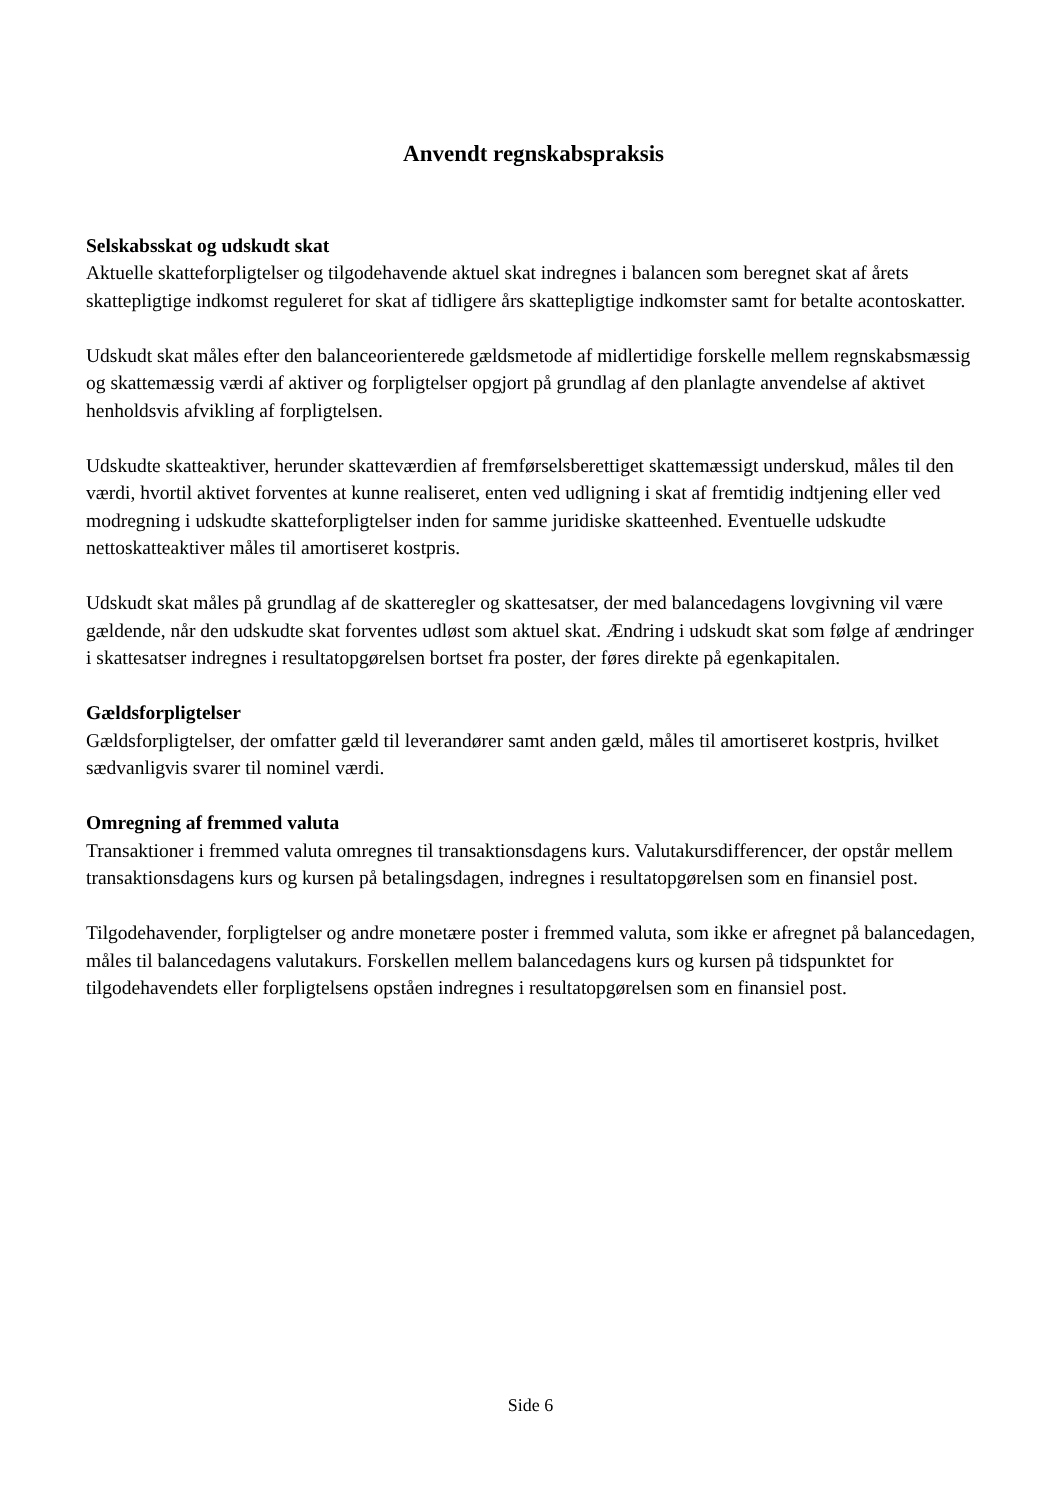Anvendt regnskabspraksis
Selskabsskat og udskudt skat
Aktuelle skatteforpligtelser og tilgodehavende aktuel skat indregnes i balancen som beregnet skat af årets skattepligtige indkomst reguleret for skat af tidligere års skattepligtige indkomster samt for betalte acontoskatter.
Udskudt skat måles efter den balanceorienterede gældsmetode af midlertidige forskelle mellem regnskabsmæssig og skattemæssig værdi af aktiver og forpligtelser opgjort på grundlag af den planlagte anvendelse af aktivet henholdsvis afvikling af forpligtelsen.
Udskudte skatteaktiver, herunder skatteværdien af fremførselsberettiget skattemæssigt underskud, måles til den værdi, hvortil aktivet forventes at kunne realiseret, enten ved udligning i skat af fremtidig indtjening eller ved modregning i udskudte skatteforpligtelser inden for samme juridiske skatteenhed. Eventuelle udskudte nettoskatteaktiver måles til amortiseret kostpris.
Udskudt skat måles på grundlag af de skatteregler og skattesatser, der med balancedagens lovgivning vil være gældende, når den udskudte skat forventes udløst som aktuel skat. Ændring i udskudt skat som følge af ændringer i skattesatser indregnes i resultatopgørelsen bortset fra poster, der føres direkte på egenkapitalen.
Gældsforpligtelser
Gældsforpligtelser, der omfatter gæld til leverandører samt anden gæld, måles til amortiseret kostpris, hvilket sædvanligvis svarer til nominel værdi.
Omregning af fremmed valuta
Transaktioner i fremmed valuta omregnes til transaktionsdagens kurs. Valutakursdifferencer, der opstår mellem transaktionsdagens kurs og kursen på betalingsdagen, indregnes i resultatopgørelsen som en finansiel post.
Tilgodehavender, forpligtelser og andre monetære poster i fremmed valuta, som ikke er afregnet på balancedagen, måles til balancedagens valutakurs. Forskellen mellem balancedagens kurs og kursen på tidspunktet for tilgodehavendets eller forpligtelsens opståen indregnes i resultatopgørelsen som en finansiel post.
Side 6